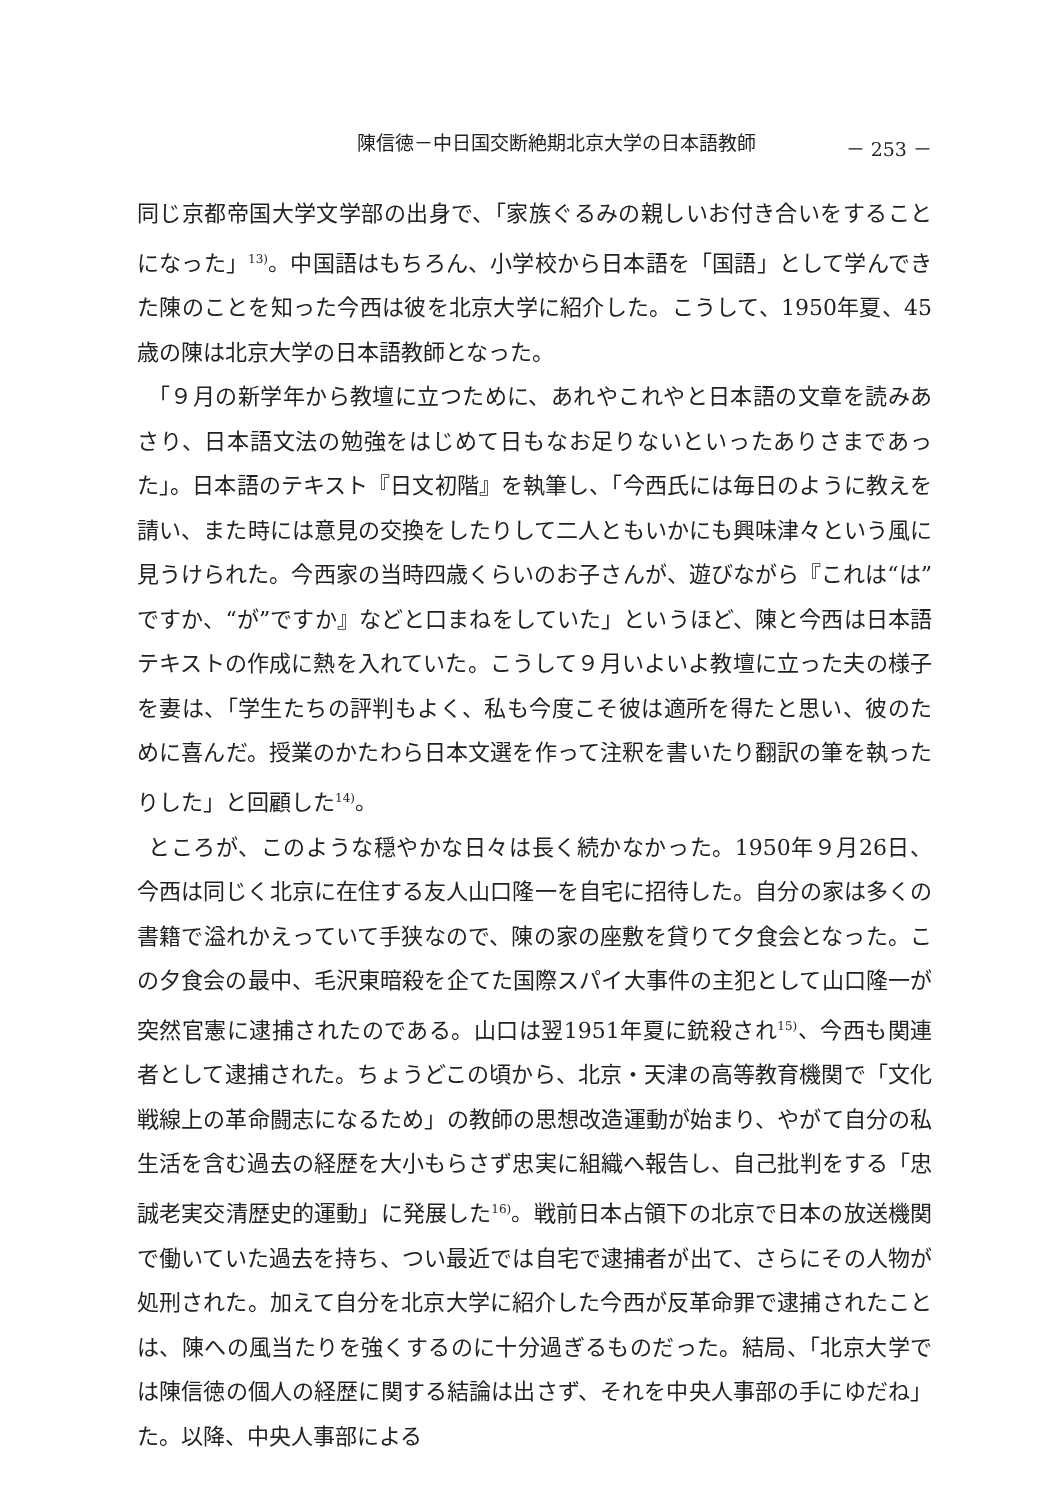陳信徳－中日国交断絶期北京大学の日本語教師 － 253 －
同じ京都帝国大学文学部の出身で、「家族ぐるみの親しいお付き合いをすることになった」<sup>13)</sup>。中国語はもちろん、小学校から日本語を「国語」として学んできた陳のことを知った今西は彼を北京大学に紹介した。こうして、1950年夏、45歳の陳は北京大学の日本語教師となった。
「９月の新学年から教壇に立つために、あれやこれやと日本語の文章を読みあさり、日本語文法の勉強をはじめて日もなお足りないといったありさまであった」。日本語のテキスト『日文初階』を執筆し、「今西氏には毎日のように教えを請い、また時には意見の交換をしたりして二人ともいかにも興味津々という風に見うけられた。今西家の当時四歳くらいのお子さんが、遊びながら『これは“は”ですか、“が”ですか』などと口まねをしていた」というほど、陳と今西は日本語テキストの作成に熱を入れていた。こうして９月いよいよ教壇に立った夫の様子を妻は、「学生たちの評判もよく、私も今度こそ彼は適所を得たと思い、彼のために喜んだ。授業のかたわら日本文選を作って注釈を書いたり翻訳の筆を執ったりした」と回顧した<sup>14)</sup>。
ところが、このような穏やかな日々は長く続かなかった。1950年９月26日、今西は同じく北京に在住する友人山口隆一を自宅に招待した。自分の家は多くの書籍で溢れかえっていて手狭なので、陳の家の座敷を貸りて夕食会となった。この夕食会の最中、毛沢東暗殺を企てた国際スパイ大事件の主犯として山口隆一が突然官憲に逮捕されたのである。山口は翌1951年夏に銃殺され<sup>15)</sup>、今西も関連者として逮捕された。ちょうどこの頃から、北京・天津の高等教育機関で「文化戦線上の革命闘志になるため」の教師の思想改造運動が始まり、やがて自分の私生活を含む過去の経歴を大小もらさず忠実に組織へ報告し、自己批判をする「忠誠老実交清歴史的運動」に発展した<sup>16)</sup>。戦前日本占領下の北京で日本の放送機関で働いていた過去を持ち、つい最近では自宅で逮捕者が出て、さらにその人物が処刑された。加えて自分を北京大学に紹介した今西が反革命罪で逮捕されたことは、陳への風当たりを強くするのに十分過ぎるものだった。結局、「北京大学では陳信徳の個人の経歴に関する結論は出さず、それを中央人事部の手にゆだね」た。以降、中央人事部による